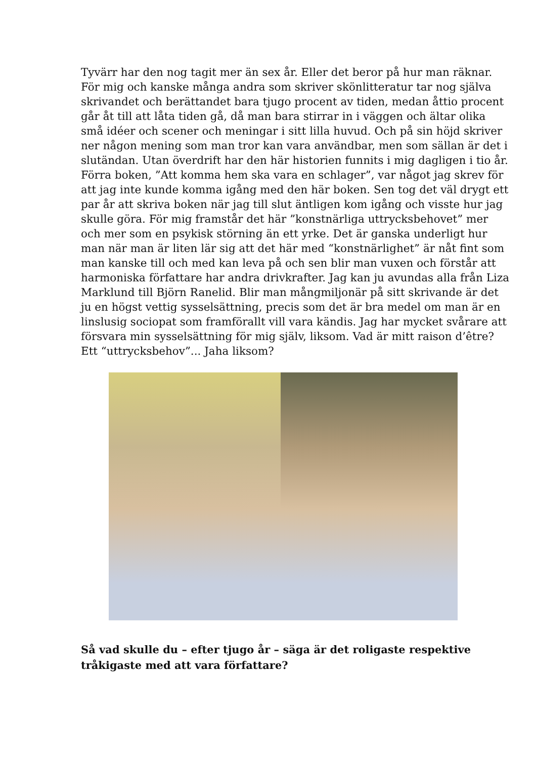Tyvärr har den nog tagit mer än sex år. Eller det beror på hur man räknar. För mig och kanske många andra som skriver skönlitteratur tar nog själva skrivandet och berättandet bara tjugo procent av tiden, medan åttio procent går åt till att låta tiden gå, då man bara stirrar in i väggen och ältar olika små idéer och scener och meningar i sitt lilla huvud. Och på sin höjd skriver ner någon mening som man tror kan vara användbar, men som sällan är det i slutändan. Utan överdrift har den här historien funnits i mig dagligen i tio år. Förra boken, ”Att komma hem ska vara en schlager”, var något jag skrev för att jag inte kunde komma igång med den här boken. Sen tog det väl drygt ett par år att skriva boken när jag till slut äntligen kom igång och visste hur jag skulle göra. För mig framstår det här ”konstnärliga uttrycksbehovet” mer och mer som en psykisk störning än ett yrke. Det är ganska underligt hur man när man är liten lär sig att det här med “konstnärlighet” är nåt fint som man kanske till och med kan leva på och sen blir man vuxen och förstår att harmoniska författare har andra drivkrafter. Jag kan ju avundas alla från Liza Marklund till Björn Ranelid. Blir man mångmiljonär på sitt skrivande är det ju en högst vettig sysselsättning, precis som det är bra medel om man är en linslusig sociopat som framförallt vill vara kändis. Jag har mycket svårare att försvara min sysselsättning för mig själv, liksom. Vad är mitt raison d’être? Ett “uttrycksbehov”... Jaha liksom?
Så vad skulle du – efter tjugo år – säga är det roligaste respektive tråkigaste med att vara författare?